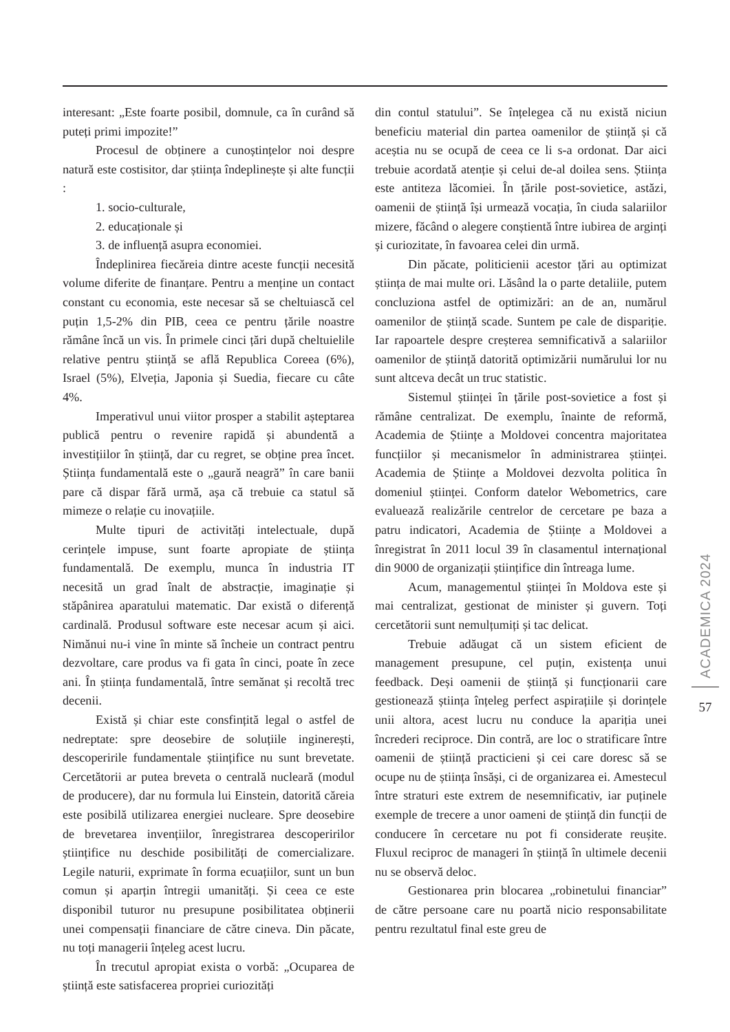interesant: „Este foarte posibil, domnule, ca în curând să puteți primi impozite!”
Procesul de obținere a cunoștințelor noi despre natură este costisitor, dar știința îndeplinește și alte funcții :
1. socio-culturale,
2. educaționale și
3. de influență asupra economiei.
Îndeplinirea fiecăreia dintre aceste funcții necesită volume diferite de finanțare. Pentru a menține un contact constant cu economia, este necesar să se cheltuiască cel puțin 1,5-2% din PIB, ceea ce pentru țările noastre rămâne încă un vis. În primele cinci țări după cheltuielile relative pentru știință se află Republica Coreea (6%), Israel (5%), Elveția, Japonia și Suedia, fiecare cu câte 4%.
Imperativul unui viitor prosper a stabilit așteptarea publică pentru o revenire rapidă și abundentă a investițiilor în știință, dar cu regret, se obține prea încet. Știința fundamentală este o „gaură neagră” în care banii pare că dispar fără urmă, așa că trebuie ca statul să mimeze o relație cu inovațiile.
Multe tipuri de activități intelectuale, după cerințele impuse, sunt foarte apropiate de știința fundamentală. De exemplu, munca în industria IT necesită un grad înalt de abstracție, imaginație și stăpânirea aparatului matematic. Dar există o diferență cardinală. Produsul software este necesar acum și aici. Nimănui nu-i vine în minte să încheie un contract pentru dezvoltare, care produs va fi gata în cinci, poate în zece ani. În știința fundamentală, între semănat și recoltă trec decenii.
Există și chiar este consfințită legal o astfel de nedreptate: spre deosebire de soluțiile inginerești, descoperirile fundamentale științifice nu sunt brevetate. Cercetătorii ar putea breveta o centrală nucleară (modul de producere), dar nu formula lui Einstein, datorită căreia este posibilă utilizarea energiei nucleare. Spre deosebire de brevetarea invențiilor, înregistrarea descoperirilor științifice nu deschide posibilități de comercializare. Legile naturii, exprimate în forma ecuațiilor, sunt un bun comun și aparțin întregii umanități. Și ceea ce este disponibil tuturor nu presupune posibilitatea obținerii unei compensații financiare de către cineva. Din păcate, nu toți managerii înțeleg acest lucru.
În trecutul apropiat exista o vorbă: „Ocuparea de știință este satisfacerea propriei curiozități
din contul statului”. Se înțelegea că nu există niciun beneficiu material din partea oamenilor de știință și că aceștia nu se ocupă de ceea ce li s-a ordonat. Dar aici trebuie acordată atenție și celui de-al doilea sens. Știința este antiteza lăcomiei. În țările post-sovietice, astăzi, oamenii de știință își urmează vocația, în ciuda salariilor mizere, făcând o alegere conștientă între iubirea de arginți și curiozitate, în favoarea celei din urmă.
Din păcate, politicienii acestor țări au optimizat știința de mai multe ori. Lăsând la o parte detaliile, putem concluziona astfel de optimizări: an de an, numărul oamenilor de știință scade. Suntem pe cale de dispariție. Iar rapoartele despre creșterea semnificativă a salariilor oamenilor de știință datorită optimizării numărului lor nu sunt altceva decât un truc statistic.
Sistemul științei în țările post-sovietice a fost și rămâne centralizat. De exemplu, înainte de reformă, Academia de Științe a Moldovei concentra majoritatea funcțiilor și mecanismelor în administrarea științei. Academia de Științe a Moldovei dezvolta politica în domeniul științei. Conform datelor Webometrics, care evaluează realizările centrelor de cercetare pe baza a patru indicatori, Academia de Științe a Moldovei a înregistrat în 2011 locul 39 în clasamentul internațional din 9000 de organizații științifice din întreaga lume.
Acum, managementul științei în Moldova este și mai centralizat, gestionat de minister și guvern. Toți cercetătorii sunt nemulțumiți și tac delicat.
Trebuie adăugat că un sistem eficient de management presupune, cel puțin, existența unui feedback. Deși oamenii de știință și funcționarii care gestionează știința înțeleg perfect aspirațiile și dorințele unii altora, acest lucru nu conduce la apariția unei încrederi reciproce. Din contră, are loc o stratificare între oamenii de știință practicieni și cei care doresc să se ocupe nu de știința însăși, ci de organizarea ei. Amestecul între straturi este extrem de nesemnificativ, iar puținele exemple de trecere a unor oameni de știință din funcții de conducere în cercetare nu pot fi considerate reușite. Fluxul reciproc de manageri în știință în ultimele decenii nu se observă deloc.
Gestionarea prin blocarea „robinetului financiar” de către persoane care nu poartă nicio responsabilitate pentru rezultatul final este greu de
ACADEMICA 2024
57